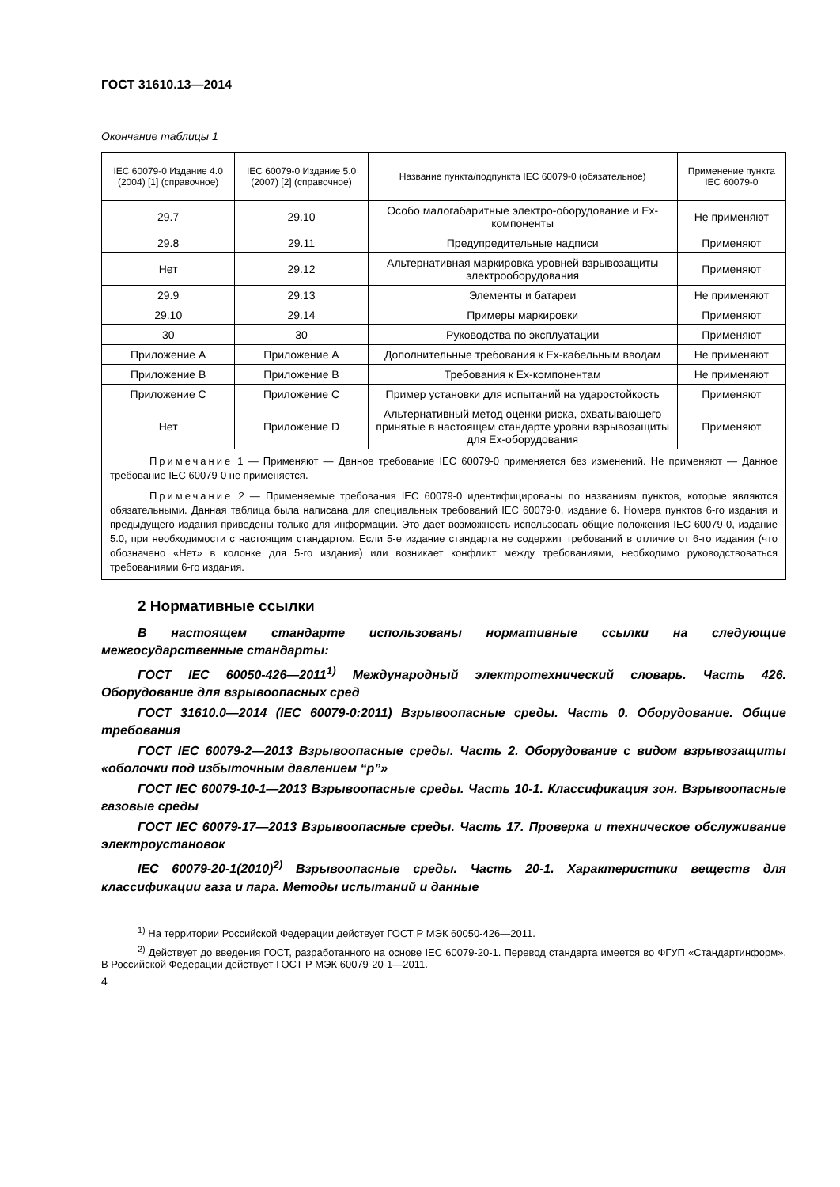ГОСТ 31610.13—2014
Окончание таблицы 1
| IEC 60079-0 Издание 4.0 (2004) [1] (справочное) | IEC 60079-0 Издание 5.0 (2007) [2] (справочное) | Название пункта/подпункта IEC 60079-0 (обязательное) | Применение пункта IEC 60079-0 |
| --- | --- | --- | --- |
| 29.7 | 29.10 | Особо малогабаритные электро-оборудование и Ех-компоненты | Не применяют |
| 29.8 | 29.11 | Предупредительные надписи | Применяют |
| Нет | 29.12 | Альтернативная маркировка уровней взрывозащиты электрооборудования | Применяют |
| 29.9 | 29.13 | Элементы и батареи | Не применяют |
| 29.10 | 29.14 | Примеры маркировки | Применяют |
| 30 | 30 | Руководства по эксплуатации | Применяют |
| Приложение А | Приложение А | Дополнительные требования к Ех-кабельным вводам | Не применяют |
| Приложение В | Приложение В | Требования к Ех-компонентам | Не применяют |
| Приложение С | Приложение С | Пример установки для испытаний на ударостойкость | Применяют |
| Нет | Приложение D | Альтернативный метод оценки риска, охватывающего принятые в настоящем стандарте уровни взрывозащиты для Ех-оборудования | Применяют |
| Примечание 1 — Применяют — Данное требование IEC 60079-0 применяется без изменений. Не применяют — Данное требование IEC 60079-0 не применяется. Примечание 2 — Применяемые требования IEC 60079-0 идентифицированы по названиям пунктов, которые являются обязательными. Данная таблица была написана для специальных требований IEC 60079-0, издание 6. Номера пунктов 6-го издания и предыдущего издания приведены только для информации. Это дает возможность использовать общие положения IEC 60079-0, издание 5.0, при необходимости с настоящим стандартом. Если 5-е издание стандарта не содержит требований в отличие от 6-го издания (что обозначено «Нет» в колонке для 5-го издания) или возникает конфликт между требованиями, необходимо руководствоваться требованиями 6-го издания. | | | |
2 Нормативные ссылки
В настоящем стандарте использованы нормативные ссылки на следующие межгосударственные стандарты:
ГОСТ IEC 60050-426—2011<sup>1)</sup> Международный электротехнический словарь. Часть 426. Оборудование для взрывоопасных сред
ГОСТ 31610.0—2014 (IEC 60079-0:2011) Взрывоопасные среды. Часть 0. Оборудование. Общие требования
ГОСТ IEC 60079-2—2013 Взрывоопасные среды. Часть 2. Оборудование с видом взрывозащиты «оболочки под избыточным давлением “р”»
ГОСТ IEC 60079-10-1—2013 Взрывоопасные среды. Часть 10-1. Классификация зон. Взрывоопасные газовые среды
ГОСТ IEC 60079-17—2013 Взрывоопасные среды. Часть 17. Проверка и техническое обслуживание электроустановок
IEC 60079-20-1(2010)<sup>2)</sup> Взрывоопасные среды. Часть 20-1. Характеристики веществ для классификации газа и пара. Методы испытаний и данные
<sup>1)</sup> На территории Российской Федерации действует ГОСТ Р МЭК 60050-426—2011.
<sup>2)</sup> Действует до введения ГОСТ, разработанного на основе IEC 60079-20-1. Перевод стандарта имеется во ФГУП «Стандартинформ». В Российской Федерации действует ГОСТ Р МЭК 60079-20-1—2011.
4